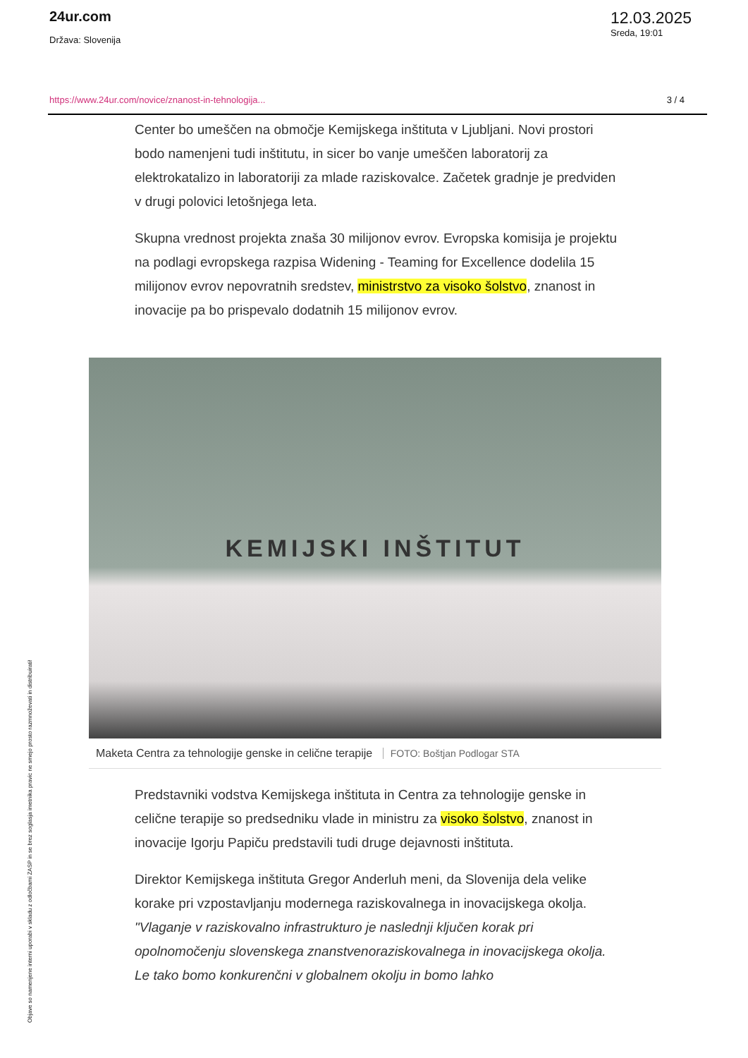24ur.com
Država: Slovenija
12.03.2025
Sreda, 19:01
https://www.24ur.com/novice/znanost-in-tehnologija... 3 / 4
Center bo umeščen na območje Kemijskega inštituta v Ljubljani. Novi prostori bodo namenjeni tudi inštitutu, in sicer bo vanje umeščen laboratorij za elektrokatalizo in laboratoriji za mlade raziskovalce. Začetek gradnje je predviden v drugi polovici letošnjega leta.
Skupna vrednost projekta znaša 30 milijonov evrov. Evropska komisija je projektu na podlagi evropskega razpisa Widening - Teaming for Excellence dodelila 15 milijonov evrov nepovratnih sredstev, ministrstvo za visoko šolstvo, znanost in inovacije pa bo prispevalo dodatnih 15 milijonov evrov.
KEMIJSKI INŠTITUT
Maketa Centra za tehnologije genske in celične terapije FOTO: Boštjan Podlogar STA
Predstavniki vodstva Kemijskega inštituta in Centra za tehnologije genske in celične terapije so predsedniku vlade in ministru za visoko šolstvo, znanost in inovacije Igorju Papiču predstavili tudi druge dejavnosti inštituta.
Direktor Kemijskega inštituta Gregor Anderluh meni, da Slovenija dela velike korake pri vzpostavljanju modernega raziskovalnega in inovacijskega okolja. "Vlaganje v raziskovalno infrastrukturo je naslednji ključen korak pri opolnomočenju slovenskega znanstvenoraziskovalnega in inovacijskega okolja. Le tako bomo konkurenčni v globalnem okolju in bomo lahko
Objave so namenjene interni uporabi v skladu z odločbami ZASP in se brez soglasja imetnika pravic ne smejo prosto razmnoževati in distribuirati!